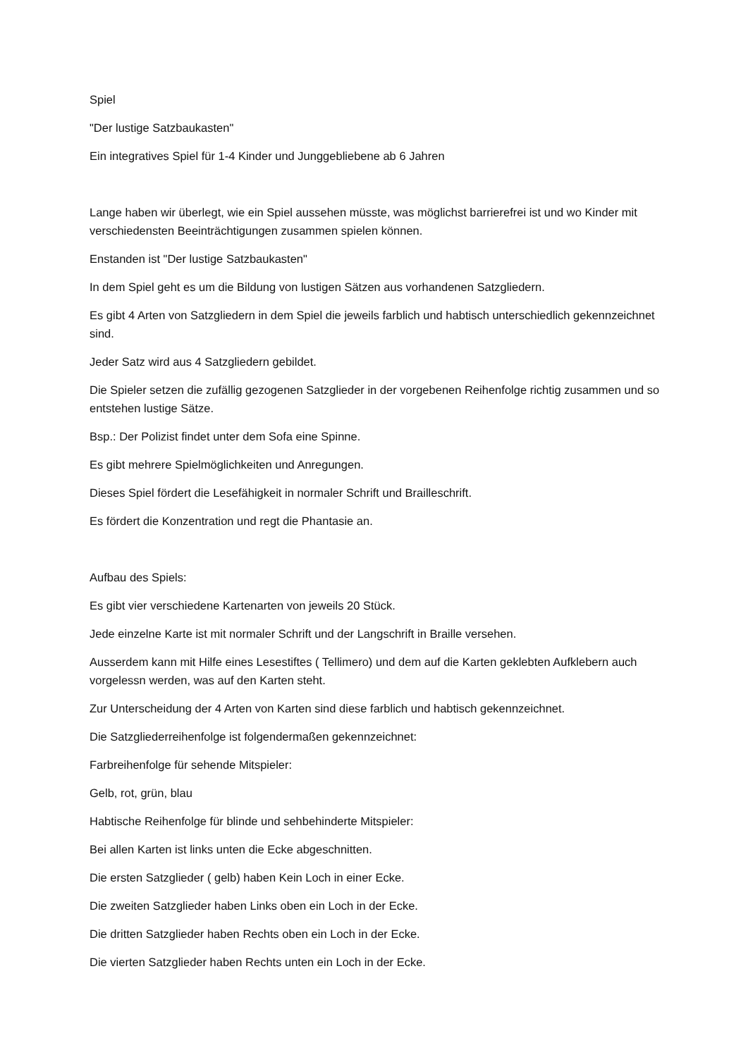Spiel
"Der lustige Satzbaukasten"
Ein integratives Spiel für 1-4 Kinder und Junggebliebene ab 6 Jahren
Lange haben wir überlegt, wie ein Spiel aussehen müsste, was möglichst barrierefrei ist und wo Kinder mit verschiedensten Beeinträchtigungen zusammen spielen können.
Enstanden ist "Der lustige Satzbaukasten"
In dem Spiel geht es um die Bildung von lustigen Sätzen aus vorhandenen Satzgliedern.
Es gibt 4 Arten von Satzgliedern in dem Spiel die jeweils farblich und habtisch unterschiedlich gekennzeichnet sind.
Jeder Satz wird aus 4 Satzgliedern gebildet.
Die Spieler setzen die zufällig gezogenen Satzglieder in der vorgebenen Reihenfolge richtig zusammen und so entstehen lustige Sätze.
Bsp.: Der Polizist findet unter dem Sofa eine Spinne.
Es gibt mehrere Spielmöglichkeiten und Anregungen.
Dieses Spiel fördert die Lesefähigkeit in normaler Schrift und Brailleschrift.
Es fördert die Konzentration und regt die Phantasie an.
Aufbau des Spiels:
Es gibt vier verschiedene Kartenarten von jeweils 20 Stück.
Jede einzelne Karte ist mit normaler Schrift und der Langschrift in Braille versehen.
Ausserdem kann mit Hilfe eines Lesestiftes ( Tellimero) und dem auf die Karten geklebten Aufklebern auch vorgelessn werden, was auf den Karten steht.
Zur Unterscheidung der 4 Arten von Karten sind diese farblich und habtisch gekennzeichnet.
Die Satzgliederreihenfolge ist folgendermaßen gekennzeichnet:
Farbreihenfolge für sehende Mitspieler:
Gelb, rot, grün, blau
Habtische Reihenfolge für blinde und sehbehinderte Mitspieler:
Bei allen Karten ist links unten die Ecke abgeschnitten.
Die ersten Satzglieder ( gelb) haben Kein Loch in einer Ecke.
Die zweiten Satzglieder haben Links oben ein Loch in der Ecke.
Die dritten Satzglieder haben Rechts oben ein Loch in der Ecke.
Die vierten Satzglieder haben Rechts unten ein Loch in der Ecke.